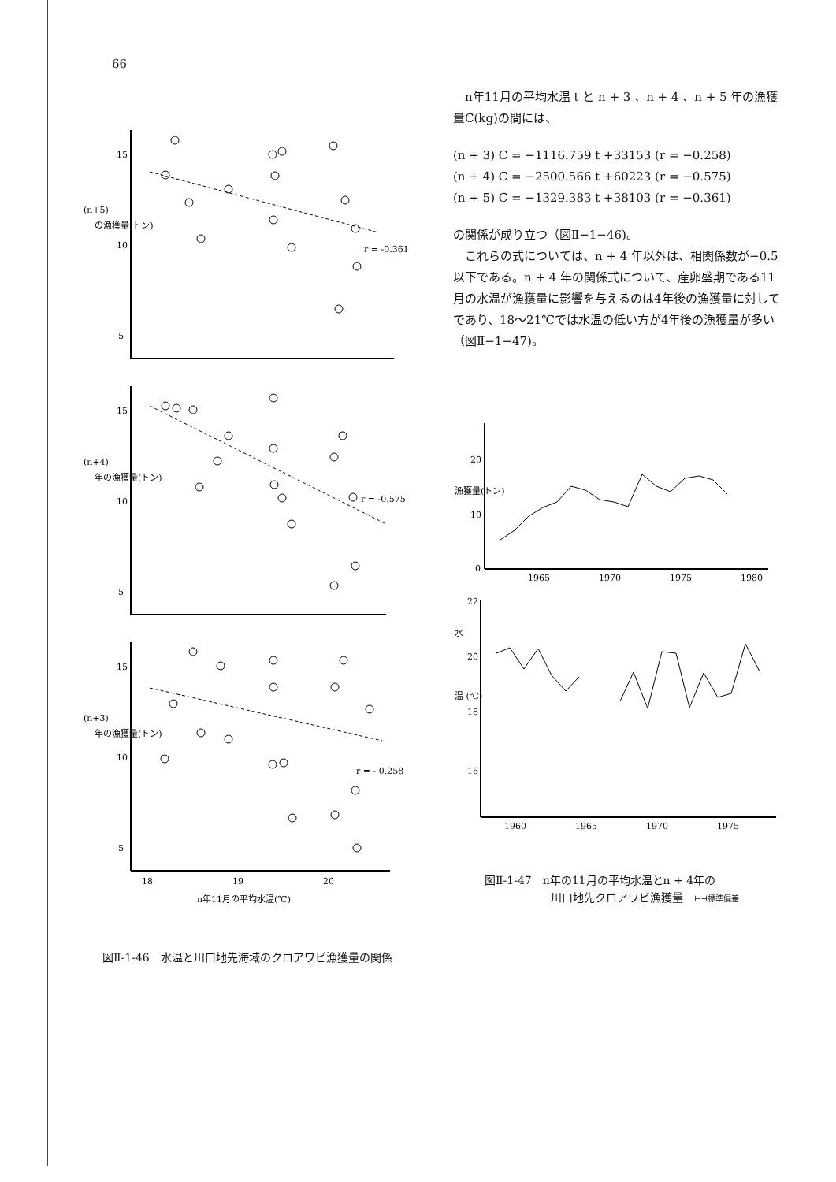66
15
10
5
(n+5)
の漁獲量(トン)
r = -0.361
15
10
5
(n+4)
年の漁獲量(トン)
r = -0.575
15
10
5
(n+3)
年の漁獲量(トン)
r = - 0.258
18
19
20
n年11月の平均水温(℃)
図Ⅱ-1-46　水温と川口地先海域のクロアワビ漁獲量の関係
　n年11月の平均水温 t と n + 3 、n + 4 、n + 5 年の漁獲量C(kg)の間には、
(n + 3) C = −1116.759 t +33153 (r = −0.258)
(n + 4) C = −2500.566 t +60223 (r = −0.575)
(n + 5) C = −1329.383 t +38103 (r = −0.361)
の関係が成り立つ（図Ⅱ−1−46)。
　これらの式については、n + 4 年以外は、相関係数が−0.5以下である。n + 4 年の関係式について、産卵盛期である11月の水温が漁獲量に影響を与えるのは4年後の漁獲量に対してであり、18〜21℃では水温の低い方が4年後の漁獲量が多い（図Ⅱ−1−47)。
20
10
0
漁獲量(トン)
1965
1970
1975
1980
22
20
18
16
水
温 (℃)
1960
1965
1970
1975
図Ⅱ-1-47　n年の11月の平均水温とn + 4年の
　　　　　　川口地先クロアワビ漁獲量　⊢⊣標準偏差